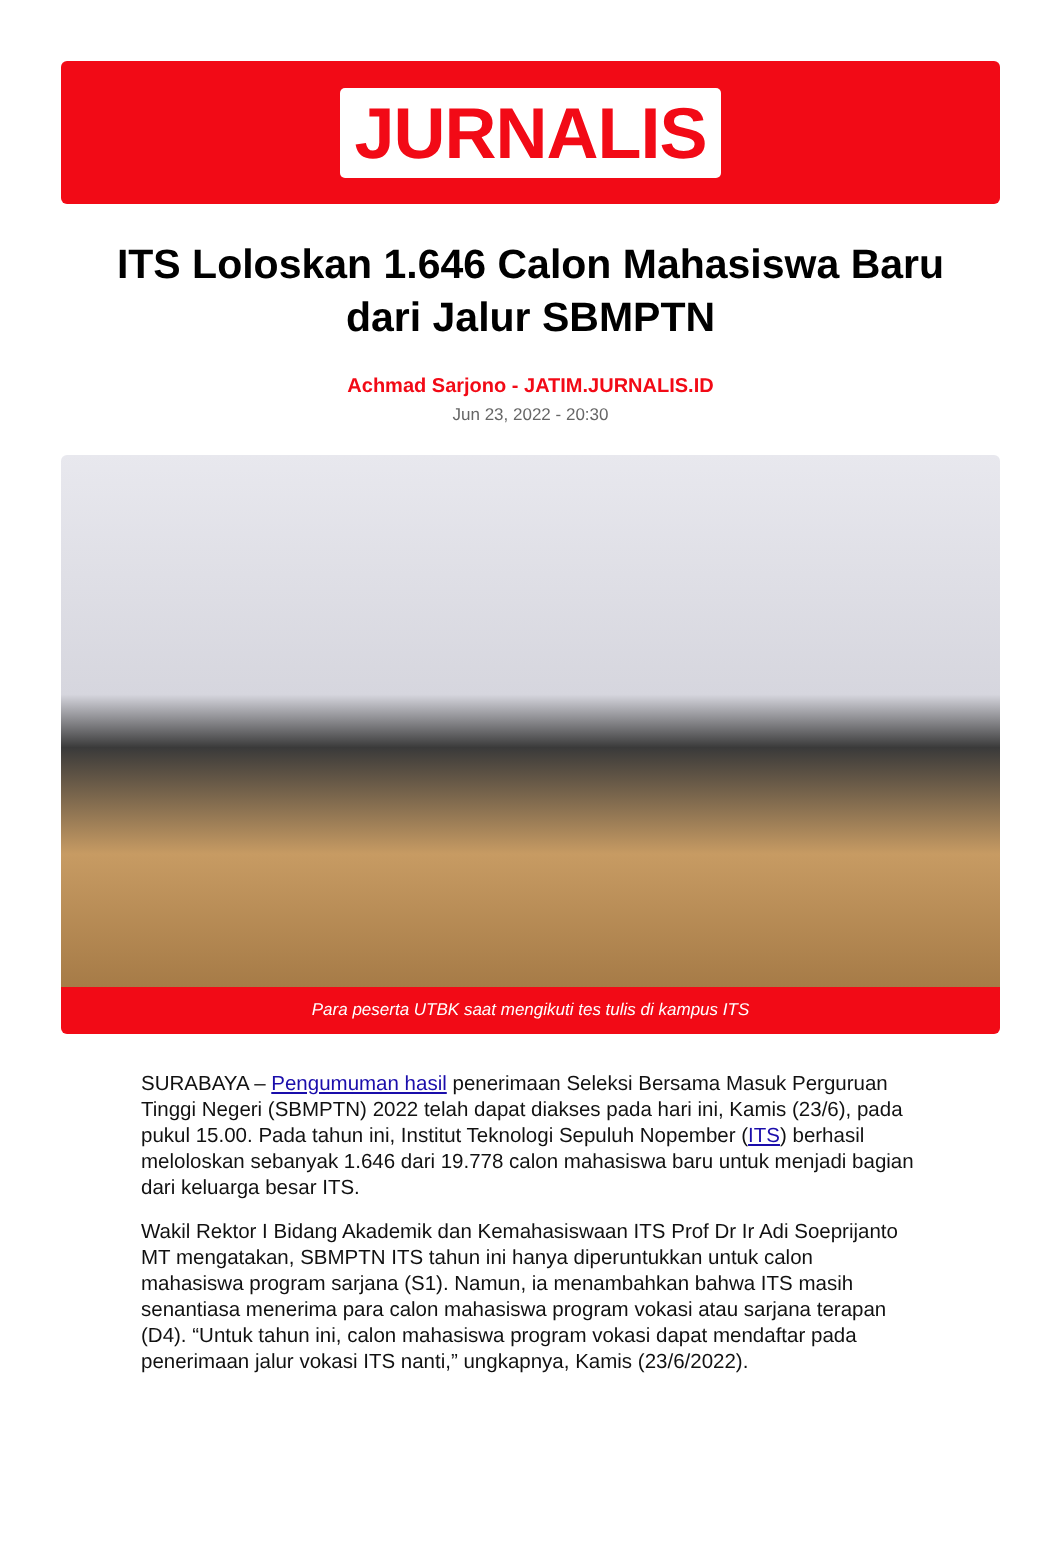JURNALIS
ITS Loloskan 1.646 Calon Mahasiswa Baru dari Jalur SBMPTN
Achmad Sarjono - JATIM.JURNALIS.ID
Jun 23, 2022 - 20:30
Para peserta UTBK saat mengikuti tes tulis di kampus ITS
SURABAYA – Pengumuman hasil penerimaan Seleksi Bersama Masuk Perguruan Tinggi Negeri (SBMPTN) 2022 telah dapat diakses pada hari ini, Kamis (23/6), pada pukul 15.00. Pada tahun ini, Institut Teknologi Sepuluh Nopember (ITS) berhasil meloloskan sebanyak 1.646 dari 19.778 calon mahasiswa baru untuk menjadi bagian dari keluarga besar ITS.
Wakil Rektor I Bidang Akademik dan Kemahasiswaan ITS Prof Dr Ir Adi Soeprijanto MT mengatakan, SBMPTN ITS tahun ini hanya diperuntukkan untuk calon mahasiswa program sarjana (S1). Namun, ia menambahkan bahwa ITS masih senantiasa menerima para calon mahasiswa program vokasi atau sarjana terapan (D4). “Untuk tahun ini, calon mahasiswa program vokasi dapat mendaftar pada penerimaan jalur vokasi ITS nanti,” ungkapnya, Kamis (23/6/2022).